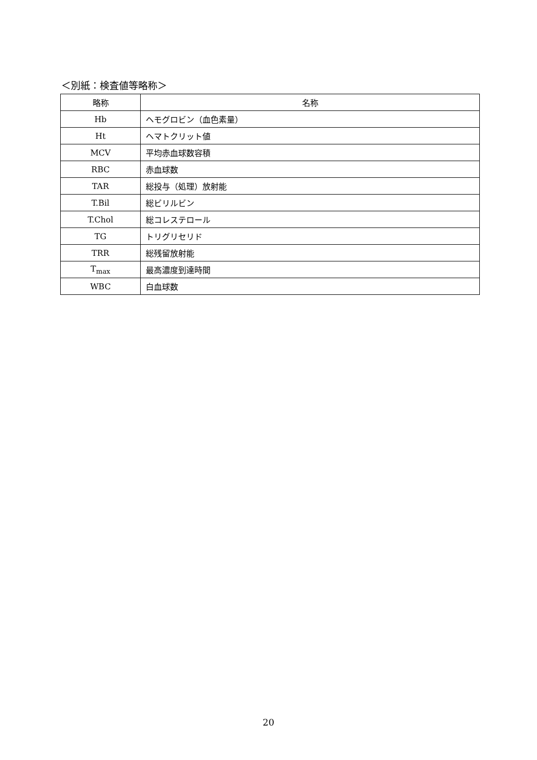＜別紙：検査値等略称＞
| 略称 | 名称 |
| --- | --- |
| Hb | ヘモグロビン（血色素量） |
| Ht | ヘマトクリット値 |
| MCV | 平均赤血球数容積 |
| RBC | 赤血球数 |
| TAR | 総投与（処理）放射能 |
| T.Bil | 総ビリルビン |
| T.Chol | 総コレステロール |
| TG | トリグリセリド |
| TRR | 総残留放射能 |
| T<sub>max</sub> | 最高濃度到達時間 |
| WBC | 白血球数 |
20